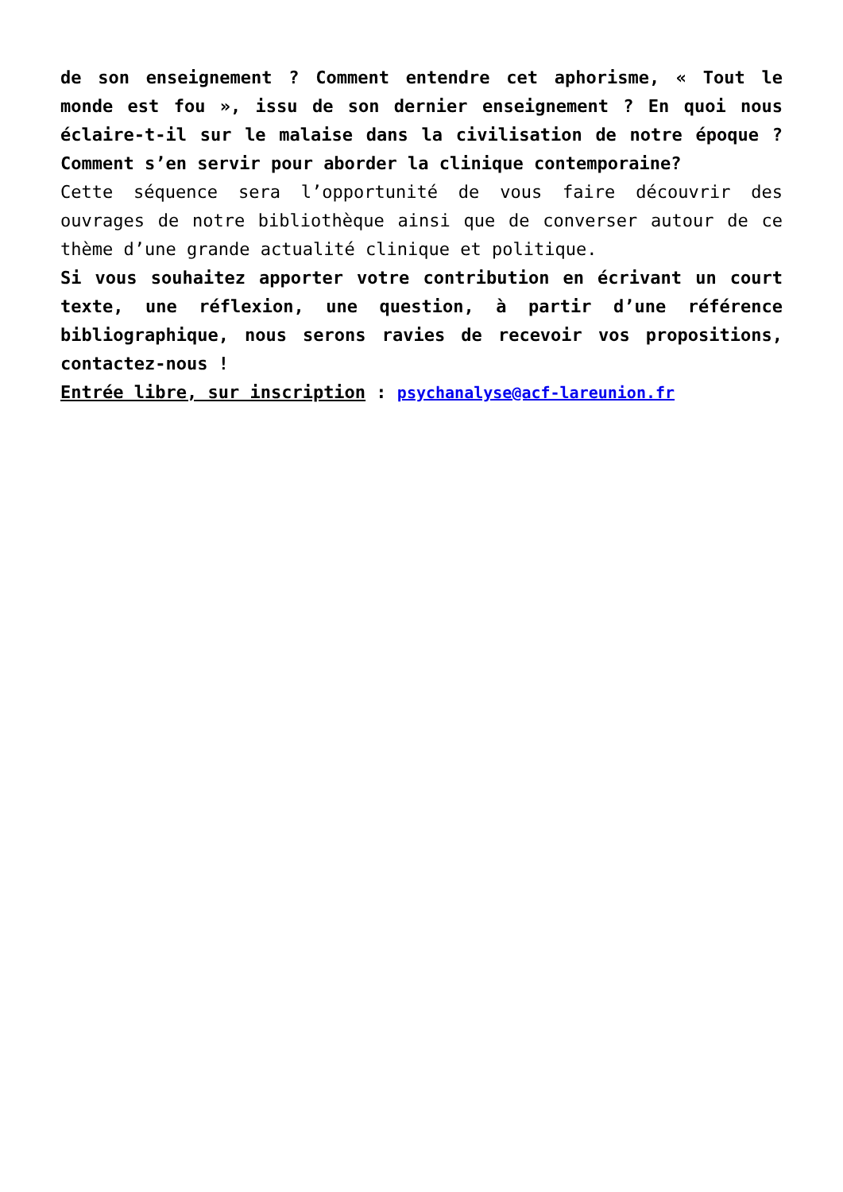de son enseignement ? Comment entendre cet aphorisme, « Tout le monde est fou », issu de son dernier enseignement ? En quoi nous éclaire-t-il sur le malaise dans la civilisation de notre époque ? Comment s’en servir pour aborder la clinique contemporaine?
Cette séquence sera l’opportunité de vous faire découvrir des ouvrages de notre bibliothèque ainsi que de converser autour de ce thème d’une grande actualité clinique et politique.
Si vous souhaitez apporter votre contribution en écrivant un court texte, une réflexion, une question, à partir d’une référence bibliographique, nous serons ravies de recevoir vos propositions, contactez-nous !
Entrée libre, sur inscription : psychanalyse@acf-lareunion.fr